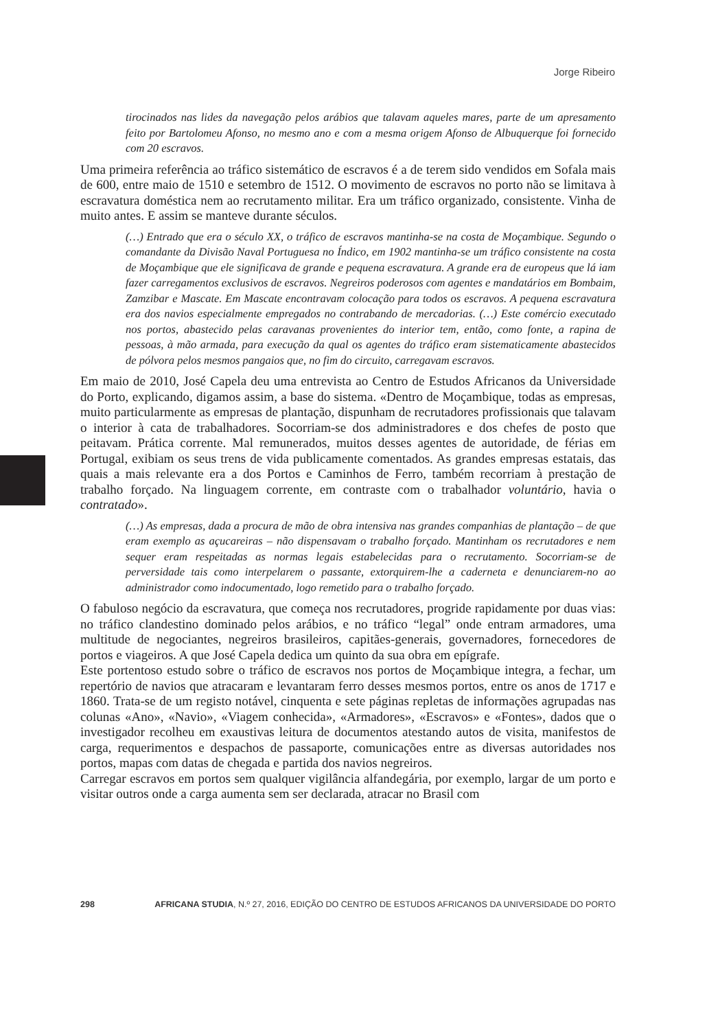Jorge Ribeiro
tirocinados nas lides da navegação pelos arábios que talavam aqueles mares, parte de um apresamento feito por Bartolomeu Afonso, no mesmo ano e com a mesma origem Afonso de Albuquerque foi fornecido com 20 escravos.
Uma primeira referência ao tráfico sistemático de escravos é a de terem sido vendidos em Sofala mais de 600, entre maio de 1510 e setembro de 1512. O movimento de escravos no porto não se limitava à escravatura doméstica nem ao recrutamento militar. Era um tráfico organizado, consistente. Vinha de muito antes. E assim se manteve durante séculos.
(…) Entrado que era o século XX, o tráfico de escravos mantinha-se na costa de Moçambique. Segundo o comandante da Divisão Naval Portuguesa no Índico, em 1902 mantinha-se um tráfico consistente na costa de Moçambique que ele significava de grande e pequena escravatura. A grande era de europeus que lá iam fazer carregamentos exclusivos de escravos. Negreiros poderosos com agentes e mandatários em Bombaim, Zamzibar e Mascate. Em Mascate encontravam colocação para todos os escravos. A pequena escravatura era dos navios especialmente empregados no contrabando de mercadorias. (…) Este comércio executado nos portos, abastecido pelas caravanas provenientes do interior tem, então, como fonte, a rapina de pessoas, à mão armada, para execução da qual os agentes do tráfico eram sistematicamente abastecidos de pólvora pelos mesmos pangaios que, no fim do circuito, carregavam escravos.
Em maio de 2010, José Capela deu uma entrevista ao Centro de Estudos Africanos da Universidade do Porto, explicando, digamos assim, a base do sistema. «Dentro de Moçambique, todas as empresas, muito particularmente as empresas de plantação, dispunham de recrutadores profissionais que talavam o interior à cata de trabalhadores. Socorriam-se dos administradores e dos chefes de posto que peitavam. Prática corrente. Mal remunerados, muitos desses agentes de autoridade, de férias em Portugal, exibiam os seus trens de vida publicamente comentados. As grandes empresas estatais, das quais a mais relevante era a dos Portos e Caminhos de Ferro, também recorriam à prestação de trabalho forçado. Na linguagem corrente, em contraste com o trabalhador voluntário, havia o contratado».
(…) As empresas, dada a procura de mão de obra intensiva nas grandes companhias de plantação – de que eram exemplo as açucareiras – não dispensavam o trabalho forçado. Mantinham os recrutadores e nem sequer eram respeitadas as normas legais estabelecidas para o recrutamento. Socorriam-se de perversidade tais como interpelarem o passante, extorquirem-lhe a caderneta e denunciarem-no ao administrador como indocumentado, logo remetido para o trabalho forçado.
O fabuloso negócio da escravatura, que começa nos recrutadores, progride rapidamente por duas vias: no tráfico clandestino dominado pelos arábios, e no tráfico “legal” onde entram armadores, uma multitude de negociantes, negreiros brasileiros, capitães-generais, governadores, fornecedores de portos e viageiros. A que José Capela dedica um quinto da sua obra em epígrafe.
Este portentoso estudo sobre o tráfico de escravos nos portos de Moçambique integra, a fechar, um repertório de navios que atracaram e levantaram ferro desses mesmos portos, entre os anos de 1717 e 1860. Trata-se de um registo notável, cinquenta e sete páginas repletas de informações agrupadas nas colunas «Ano», «Navio», «Viagem conhecida», «Armadores», «Escravos» e «Fontes», dados que o investigador recolheu em exaustivas leitura de documentos atestando autos de visita, manifestos de carga, requerimentos e despachos de passaporte, comunicações entre as diversas autoridades nos portos, mapas com datas de chegada e partida dos navios negreiros.
Carregar escravos em portos sem qualquer vigilância alfandegária, por exemplo, largar de um porto e visitar outros onde a carga aumenta sem ser declarada, atracar no Brasil com
298 AFRICANA STUDIA, N.º 27, 2016, EDIÇÃO DO CENTRO DE ESTUDOS AFRICANOS DA UNIVERSIDADE DO PORTO